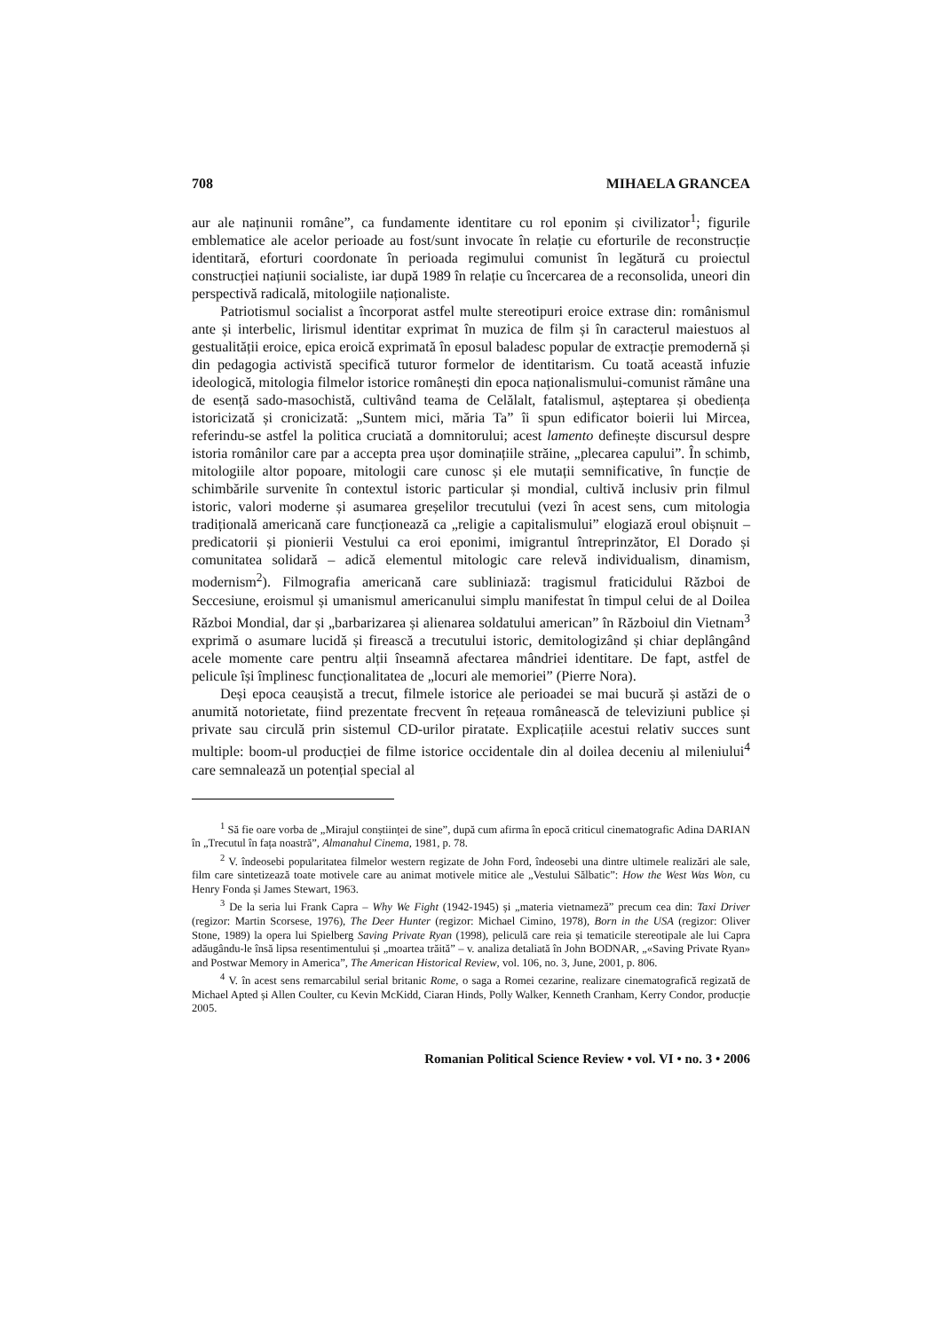708 MIHAELA GRANCEA
aur ale naținunii române”, ca fundamente identitare cu rol eponim și civilizator<sup>1</sup>; figurile emblematice ale acelor perioade au fost/sunt invocate în relație cu eforturile de reconstrucție identitară, eforturi coordonate în perioada regimului comunist în legătură cu proiectul construcției națiunii socialiste, iar după 1989 în relație cu încercarea de a reconsolida, uneori din perspectivă radicală, mitologiile naționaliste.
Patriotismul socialist a încorporat astfel multe stereotipuri eroice extrase din: românismul ante și interbelic, lirismul identitar exprimat în muzica de film și în caracterul maiestuos al gestualității eroice, epica eroică exprimată în eposul baladesc popular de extracție premodernă și din pedagogia activistă specifică tuturor formelor de identitarism. Cu toată această infuzie ideologică, mitologia filmelor istorice românești din epoca naționalismului-comunist rămâne una de esență sado-masochistă, cultivând teama de Celălalt, fatalismul, așteptarea și obediența istoricizată și cronicizată: „Suntem mici, măria Ta” îi spun edificator boierii lui Mircea, referindu-se astfel la politica cruciată a domnitorului; acest lamento definește discursul despre istoria românilor care par a accepta prea ușor dominațiile străine, „plecarea capului”. În schimb, mitologiile altor popoare, mitologii care cunosc și ele mutații semnificative, în funcție de schimbările survenite în contextul istoric particular și mondial, cultivă inclusiv prin filmul istoric, valori moderne și asumarea greșelilor trecutului (vezi în acest sens, cum mitologia tradițională americană care funcționează ca „religie a capitalismului” elogiază eroul obișnuit – predicatorii și pionierii Vestului ca eroi eponimi, imigrantul întreprinzător, El Dorado și comunitatea solidară – adică elementul mitologic care relevă individualism, dinamism, modernism<sup>2</sup>). Filmografia americană care subliniază: tragismul fraticidului Război de Seccesiune, eroismul și umanismul americanului simplu manifestat în timpul celui de al Doilea Război Mondial, dar și „barbarizarea și alienarea soldatului american” în Războiul din Vietnam<sup>3</sup> exprimă o asumare lucidă și firească a trecutului istoric, demitologizând și chiar deplângând acele momente care pentru alții înseamnă afectarea mândriei identitare. De fapt, astfel de pelicule își împlinesc funcționalitatea de „locuri ale memoriei” (Pierre Nora).
Deși epoca ceaușistă a trecut, filmele istorice ale perioadei se mai bucură și astăzi de o anumită notorietate, fiind prezentate frecvent în rețeaua românească de televiziuni publice și private sau circulă prin sistemul CD-urilor piratate. Explicațiile acestui relativ succes sunt multiple: boom-ul producției de filme istorice occidentale din al doilea deceniu al mileniului<sup>4</sup> care semnalează un potențial special al
<sup>1</sup> Să fie oare vorba de „Mirajul conștiinței de sine”, după cum afirma în epocă criticul cinematografic Adina DARIAN în „Trecutul în fața noastră”, Almanahul Cinema, 1981, p. 78.
<sup>2</sup> V. îndeosebi popularitatea filmelor western regizate de John Ford, îndeosebi una dintre ultimele realizări ale sale, film care sintetizează toate motivele care au animat motivele mitice ale „Vestului Sălbatic”: How the West Was Won, cu Henry Fonda și James Stewart, 1963.
<sup>3</sup> De la seria lui Frank Capra – Why We Fight (1942-1945) și „materia vietnameză” precum cea din: Taxi Driver (regizor: Martin Scorsese, 1976), The Deer Hunter (regizor: Michael Cimino, 1978), Born in the USA (regizor: Oliver Stone, 1989) la opera lui Spielberg Saving Private Ryan (1998), peliculă care reia și tematicile stereotipale ale lui Capra adăugându-le însă lipsa resentimentului și „moartea trăită” – v. analiza detaliată în John BODNAR, „«Saving Private Ryan» and Postwar Memory in America”, The American Historical Review, vol. 106, no. 3, June, 2001, p. 806.
<sup>4</sup> V. în acest sens remarcabilul serial britanic Rome, o saga a Romei cezarine, realizare cinematografică regizată de Michael Apted și Allen Coulter, cu Kevin McKidd, Ciaran Hinds, Polly Walker, Kenneth Cranham, Kerry Condor, producție 2005.
Romanian Political Science Review • vol. VI • no. 3 • 2006